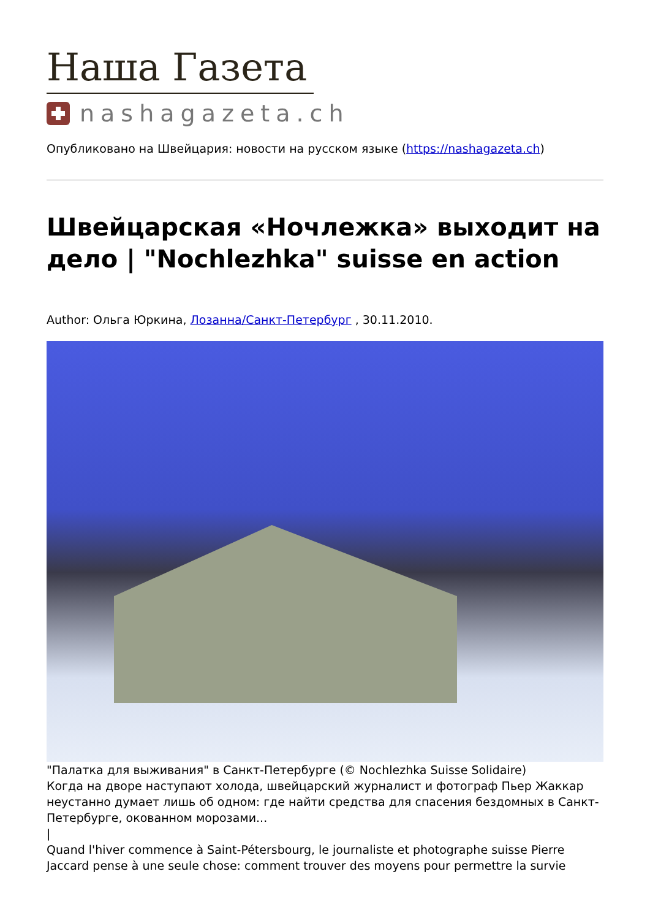Наша Газета
nashagazeta.ch
Опубликовано на Швейцария: новости на русском языке (https://nashagazeta.ch)
Швейцарская «Ночлежка» выходит на дело | "Nochlezhka" suisse en action
Author: Ольга Юркина, Лозанна/Санкт-Петербург , 30.11.2010.
"Палатка для выживания" в Санкт-Петербурге (© Nochlezhka Suisse Solidaire)
Когда на дворе наступают холода, швейцарский журналист и фотограф Пьер Жаккар неустанно думает лишь об одном: где найти средства для спасения бездомных в Санкт-Петербурге, окованном морозами...
|
Quand l'hiver commence à Saint-Pétersbourg, le journaliste et photographe suisse Pierre Jaccard pense à une seule chose: comment trouver des moyens pour permettre la survie